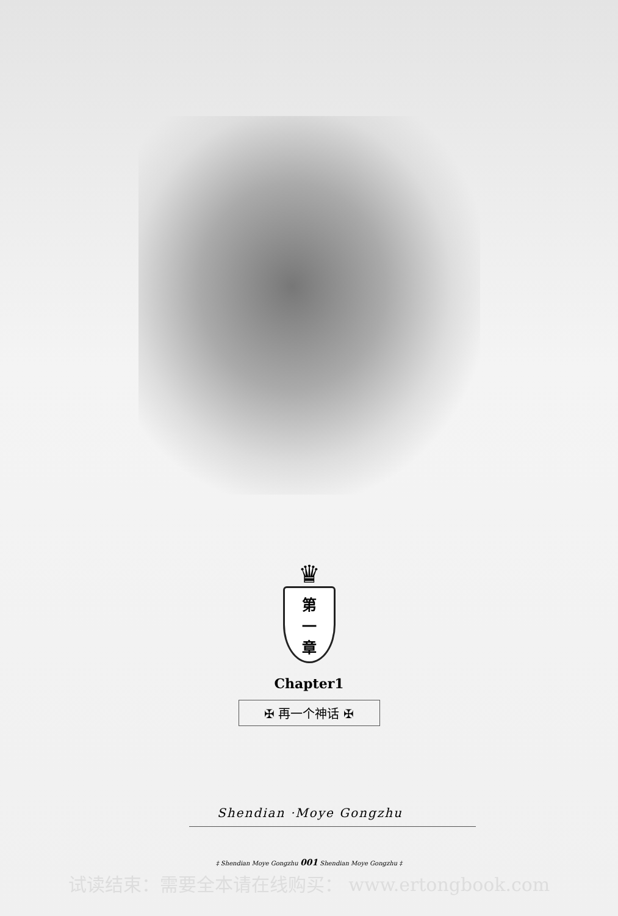♛
第
一
章
Chapter1
✠ 再一个神话 ✠
Shendian ·Moye Gongzhu
‡ Shendian Moye Gongzhu 001 Shendian Moye Gongzhu ‡
试读结束：需要全本请在线购买： www.ertongbook.com